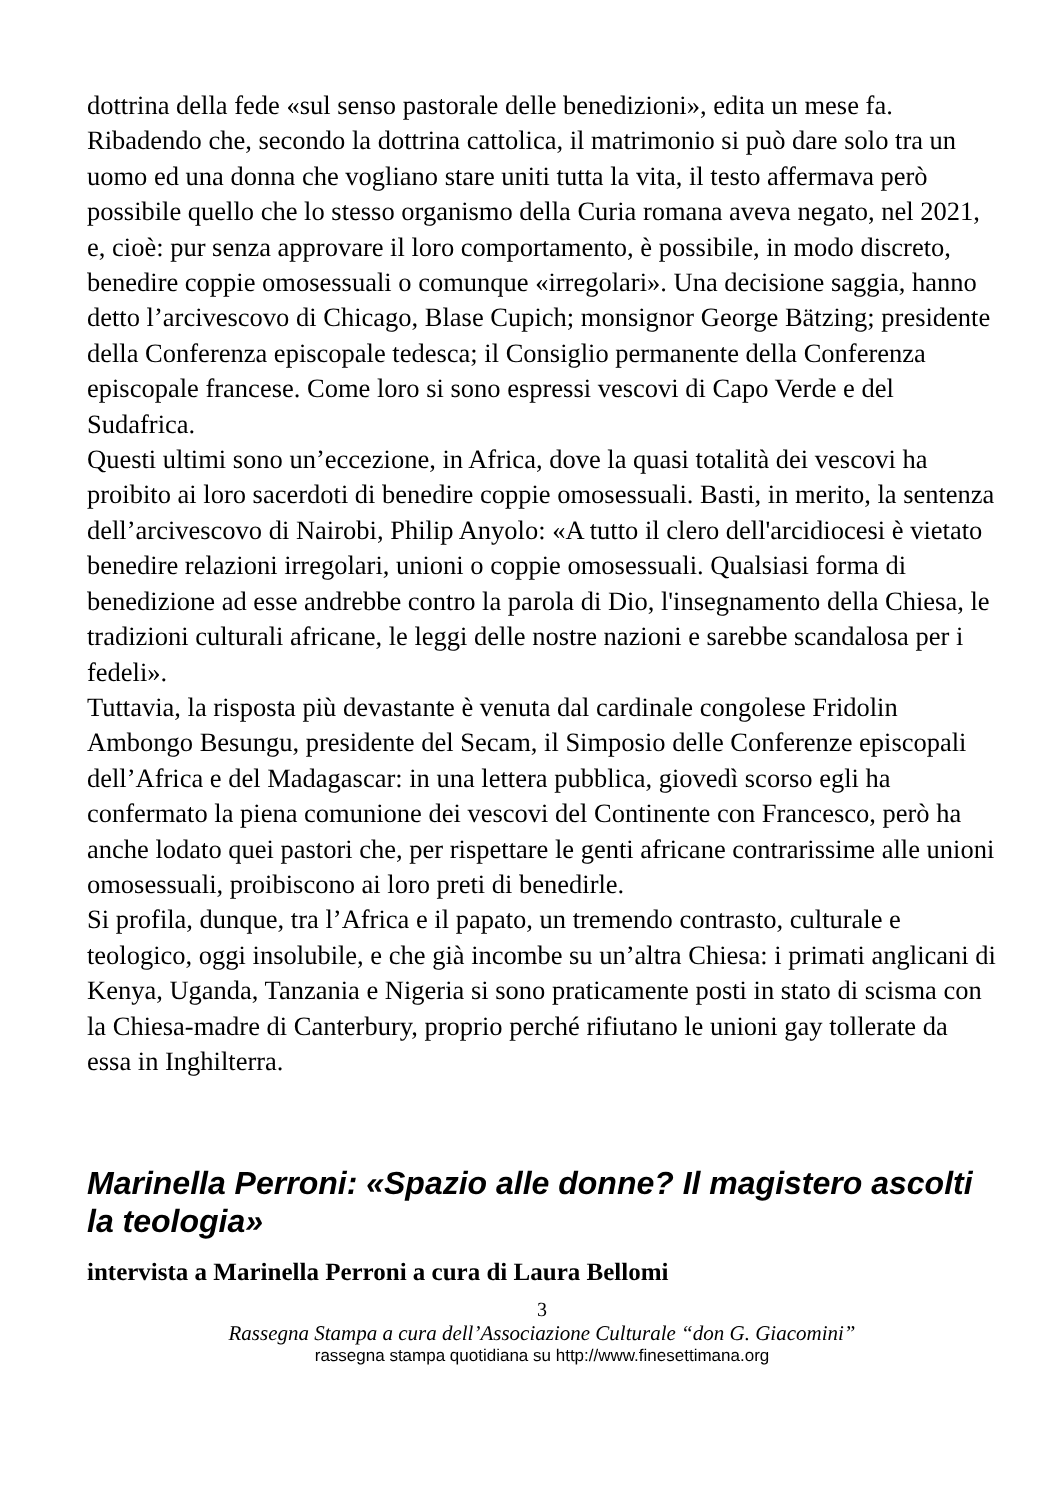dottrina della fede «sul senso pastorale delle benedizioni», edita un mese fa. Ribadendo che, secondo la dottrina cattolica, il matrimonio si può dare solo tra un uomo ed una donna che vogliano stare uniti tutta la vita, il testo affermava però possibile quello che lo stesso organismo della Curia romana aveva negato, nel 2021, e, cioè: pur senza approvare il loro comportamento, è possibile, in modo discreto, benedire coppie omosessuali o comunque «irregolari». Una decisione saggia, hanno detto l’arcivescovo di Chicago, Blase Cupich; monsignor George Bätzing; presidente della Conferenza episcopale tedesca; il Consiglio permanente della Conferenza episcopale francese. Come loro si sono espressi vescovi di Capo Verde e del Sudafrica.
Questi ultimi sono un’eccezione, in Africa, dove la quasi totalità dei vescovi ha proibito ai loro sacerdoti di benedire coppie omosessuali. Basti, in merito, la sentenza dell’arcivescovo di Nairobi, Philip Anyolo: «A tutto il clero dell'arcidiocesi è vietato benedire relazioni irregolari, unioni o coppie omosessuali. Qualsiasi forma di benedizione ad esse andrebbe contro la parola di Dio, l'insegnamento della Chiesa, le tradizioni culturali africane, le leggi delle nostre nazioni e sarebbe scandalosa per i fedeli».
Tuttavia, la risposta più devastante è venuta dal cardinale congolese Fridolin Ambongo Besungu, presidente del Secam, il Simposio delle Conferenze episcopali dell’Africa e del Madagascar: in una lettera pubblica, giovedì scorso egli ha confermato la piena comunione dei vescovi del Continente con Francesco, però ha anche lodato quei pastori che, per rispettare le genti africane contrarissime alle unioni omosessuali, proibiscono ai loro preti di benedirle.
Si profila, dunque, tra l’Africa e il papato, un tremendo contrasto, culturale e teologico, oggi insolubile, e che già incombe su un’altra Chiesa: i primati anglicani di Kenya, Uganda, Tanzania e Nigeria si sono praticamente posti in stato di scisma con la Chiesa-madre di Canterbury, proprio perché rifiutano le unioni gay tollerate da essa in Inghilterra.
Marinella Perroni: «Spazio alle donne? Il magistero ascolti la teologia»
intervista a Marinella Perroni a cura di Laura Bellomi
3
Rassegna Stampa a cura dell’Associazione Culturale “don G. Giacomini”
rassegna stampa quotidiana su http://www.finesettimana.org